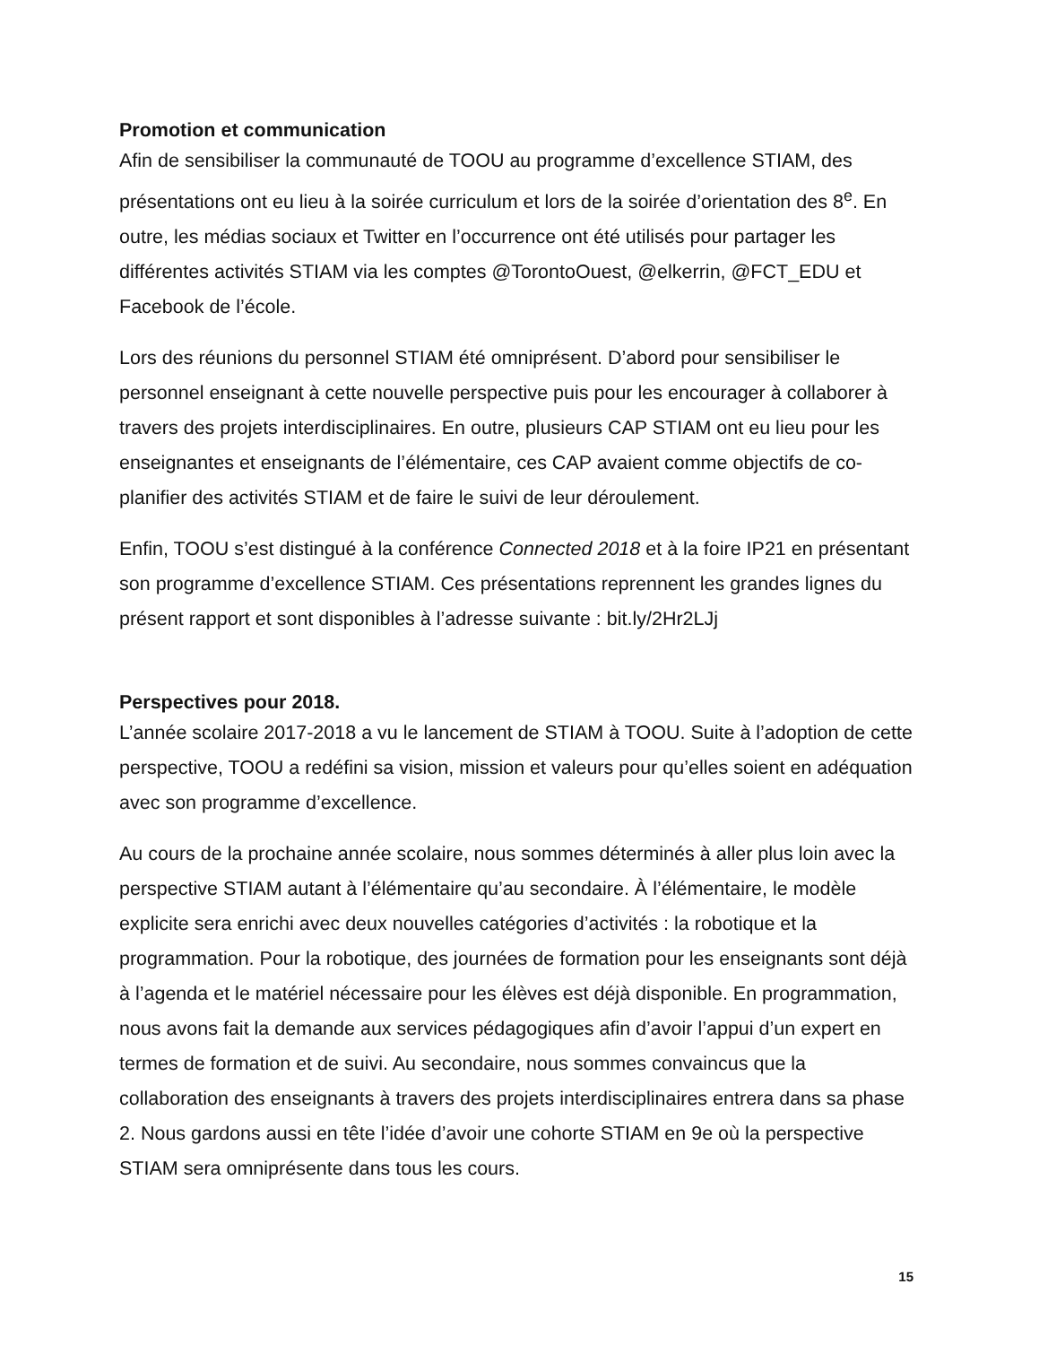Promotion et communication
Afin de sensibiliser la communauté de TOOU au programme d’excellence STIAM, des présentations ont eu lieu à la soirée curriculum et lors de la soirée d’orientation des 8<sup>e</sup>. En outre, les médias sociaux et Twitter en l’occurrence ont été utilisés pour partager les différentes activités STIAM via les comptes @TorontoOuest, @elkerrin, @FCT_EDU et Facebook de l’école.
Lors des réunions du personnel STIAM été omniprésent. D’abord pour sensibiliser le personnel enseignant à cette nouvelle perspective puis pour les encourager à collaborer à travers des projets interdisciplinaires. En outre, plusieurs CAP STIAM ont eu lieu pour les enseignantes et enseignants de l’élémentaire, ces CAP avaient comme objectifs de co-planifier des activités STIAM et de faire le suivi de leur déroulement.
Enfin, TOOU s’est distingué à la conférence Connected 2018 et à la foire IP21 en présentant son programme d’excellence STIAM. Ces présentations reprennent les grandes lignes du présent rapport et sont disponibles à l’adresse suivante : bit.ly/2Hr2LJj
Perspectives pour 2018.
L’année scolaire 2017-2018 a vu le lancement de STIAM à TOOU. Suite à l’adoption de cette perspective, TOOU a redéfini sa vision, mission et valeurs pour qu’elles soient en adéquation avec son programme d’excellence.
Au cours de la prochaine année scolaire, nous sommes déterminés à aller plus loin avec la perspective STIAM autant à l’élémentaire qu’au secondaire. À l’élémentaire, le modèle explicite sera enrichi avec deux nouvelles catégories d’activités : la robotique et la programmation. Pour la robotique, des journées de formation pour les enseignants sont déjà à l’agenda et le matériel nécessaire pour les élèves est déjà disponible. En programmation, nous avons fait la demande aux services pédagogiques afin d’avoir l’appui d’un expert en termes de formation et de suivi. Au secondaire, nous sommes convaincus que la collaboration des enseignants à travers des projets interdisciplinaires entrera dans sa phase 2. Nous gardons aussi en tête l’idée d’avoir une cohorte STIAM en 9e où la perspective STIAM sera omniprésente dans tous les cours.
15